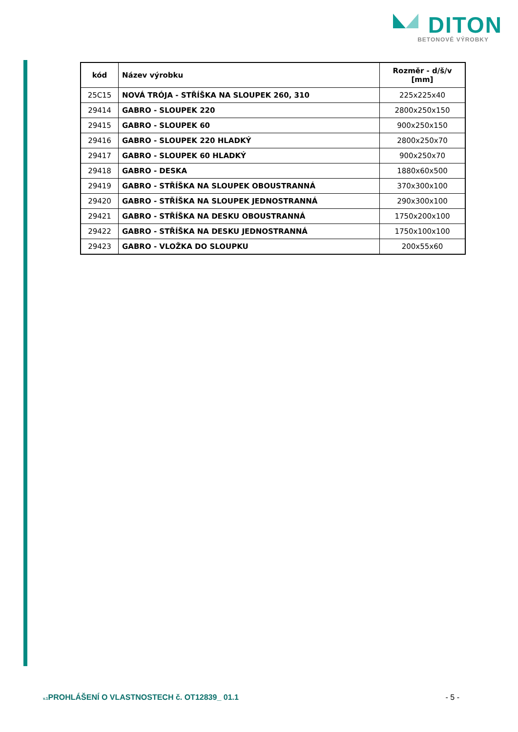DITON
BETONOVÉ VÝROBKY
| kód | Název výrobku | Rozměr - d/š/v [mm] |
| --- | --- | --- |
| 25C15 | NOVÁ TRÓJA - STŘÍŠKA NA SLOUPEK 260, 310 | 225x225x40 |
| 29414 | GABRO - SLOUPEK 220 | 2800x250x150 |
| 29415 | GABRO - SLOUPEK 60 | 900x250x150 |
| 29416 | GABRO - SLOUPEK 220 HLADKÝ | 2800x250x70 |
| 29417 | GABRO - SLOUPEK 60 HLADKÝ | 900x250x70 |
| 29418 | GABRO - DESKA | 1880x60x500 |
| 29419 | GABRO - STŘÍŠKA NA SLOUPEK OBOUSTRANNÁ | 370x300x100 |
| 29420 | GABRO - STŘÍŠKA NA SLOUPEK JEDNOSTRANNÁ | 290x300x100 |
| 29421 | GABRO - STŘÍŠKA NA DESKU OBOUSTRANNÁ | 1750x200x100 |
| 29422 | GABRO - STŘÍŠKA NA DESKU JEDNOSTRANNÁ | 1750x100x100 |
| 29423 | GABRO - VLOŽKA DO SLOUPKU | 200x55x60 |
v.1 PROHLÁŠENÍ O VLASTNOSTECH č. OT12839_ 01.1 - 5 -